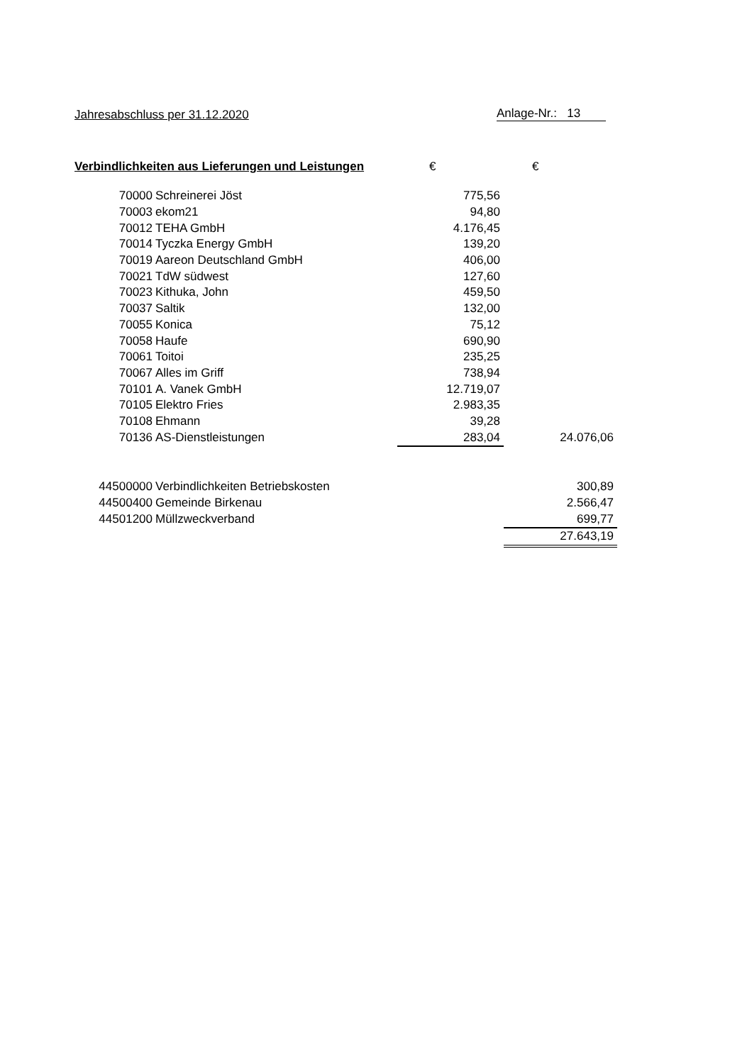Jahresabschluss per 31.12.2020 Anlage-Nr.: 13
| Verbindlichkeiten aus Lieferungen und Leistungen | | € | € |
| 70000 | Schreinerei Jöst | 775,56 | |
| 70003 | ekom21 | 94,80 | |
| 70012 | TEHA GmbH | 4.176,45 | |
| 70014 | Tyczka Energy GmbH | 139,20 | |
| 70019 | Aareon Deutschland GmbH | 406,00 | |
| 70021 | TdW südwest | 127,60 | |
| 70023 | Kithuka, John | 459,50 | |
| 70037 | Saltik | 132,00 | |
| 70055 | Konica | 75,12 | |
| 70058 | Haufe | 690,90 | |
| 70061 | Toitoi | 235,25 | |
| 70067 | Alles im Griff | 738,94 | |
| 70101 | A. Vanek GmbH | 12.719,07 | |
| 70105 | Elektro Fries | 2.983,35 | |
| 70108 | Ehmann | 39,28 | |
| 70136 | AS-Dienstleistungen | 283,04 | 24.076,06 |
| 44500000 | Verbindlichkeiten Betriebskosten | | 300,89 |
| 44500400 | Gemeinde Birkenau | | 2.566,47 |
| 44501200 | Müllzweckverband | | 699,77 |
| | | | 27.643,19 |